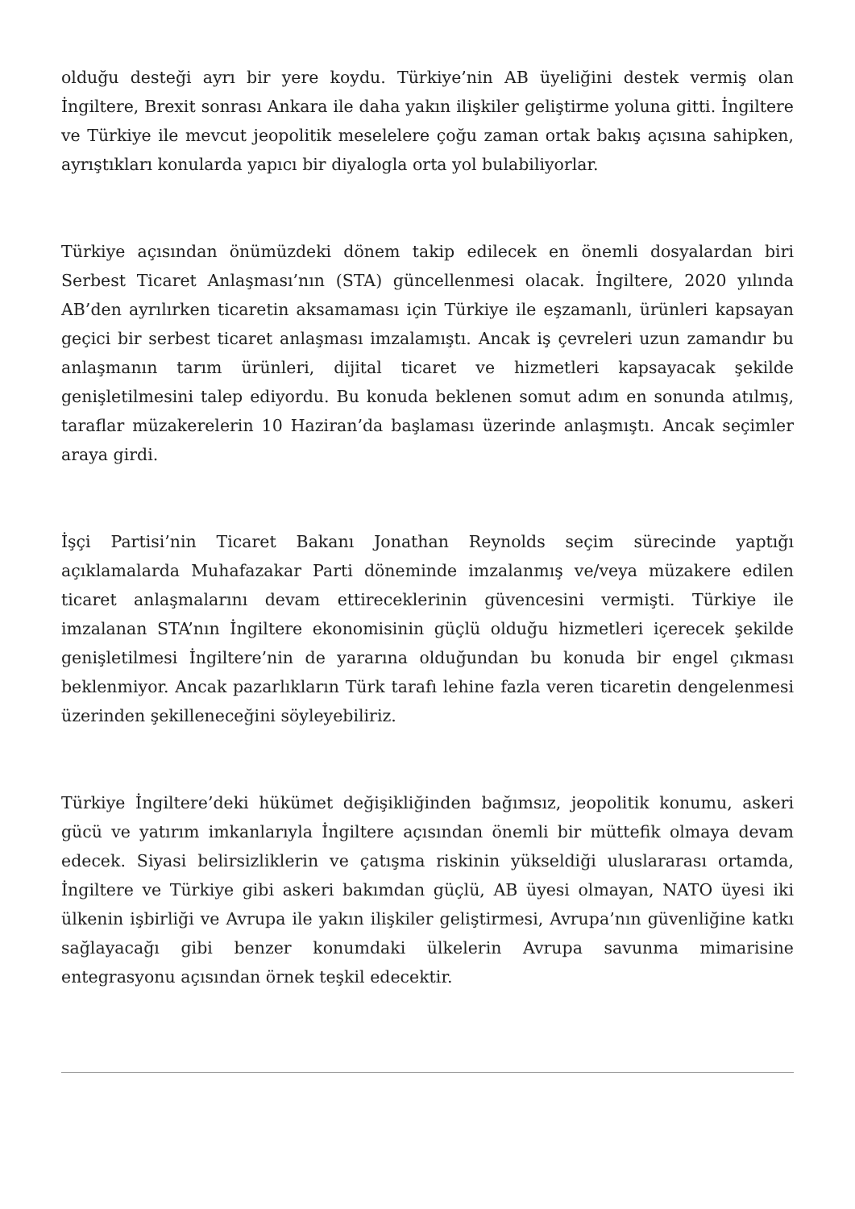olduğu desteği ayrı bir yere koydu. Türkiye’nin AB üyeliğini destek vermiş olan İngiltere, Brexit sonrası Ankara ile daha yakın ilişkiler geliştirme yoluna gitti. İngiltere ve Türkiye ile mevcut jeopolitik meselelere çoğu zaman ortak bakış açısına sahipken, ayrıştıkları konularda yapıcı bir diyalogla orta yol bulabiliyorlar.
Türkiye açısından önümüzdeki dönem takip edilecek en önemli dosyalardan biri Serbest Ticaret Anlaşması’nın (STA) güncellenmesi olacak. İngiltere, 2020 yılında AB’den ayrılırken ticaretin aksamaması için Türkiye ile eşzamanlı, ürünleri kapsayan geçici bir serbest ticaret anlaşması imzalamıştı. Ancak iş çevreleri uzun zamandır bu anlaşmanın tarım ürünleri, dijital ticaret ve hizmetleri kapsayacak şekilde genişletilmesini talep ediyordu. Bu konuda beklenen somut adım en sonunda atılmış, taraflar müzakerelerin 10 Haziran’da başlaması üzerinde anlaşmıştı. Ancak seçimler araya girdi.
İşçi Partisi’nin Ticaret Bakanı Jonathan Reynolds seçim sürecinde yaptığı açıklamalarda Muhafazakar Parti döneminde imzalanmış ve/veya müzakere edilen ticaret anlaşmalarını devam ettireceklerinin güvencesini vermişti. Türkiye ile imzalanan STA’nın İngiltere ekonomisinin güçlü olduğu hizmetleri içerecek şekilde genişletilmesi İngiltere’nin de yararına olduğundan bu konuda bir engel çıkması beklenmiyor. Ancak pazarlıkların Türk tarafı lehine fazla veren ticaretin dengelenmesi üzerinden şekilleneceğini söyleyebiliriz.
Türkiye İngiltere’deki hükümet değişikliğinden bağımsız, jeopolitik konumu, askeri gücü ve yatırım imkanlarıyla İngiltere açısından önemli bir müttefik olmaya devam edecek. Siyasi belirsizliklerin ve çatışma riskinin yükseldiği uluslararası ortamda, İngiltere ve Türkiye gibi askeri bakımdan güçlü, AB üyesi olmayan, NATO üyesi iki ülkenin işbirliği ve Avrupa ile yakın ilişkiler geliştirmesi, Avrupa’nın güvenliğine katkı sağlayacağı gibi benzer konumdaki ülkelerin Avrupa savunma mimarisine entegrasyonu açısından örnek teşkil edecektir.